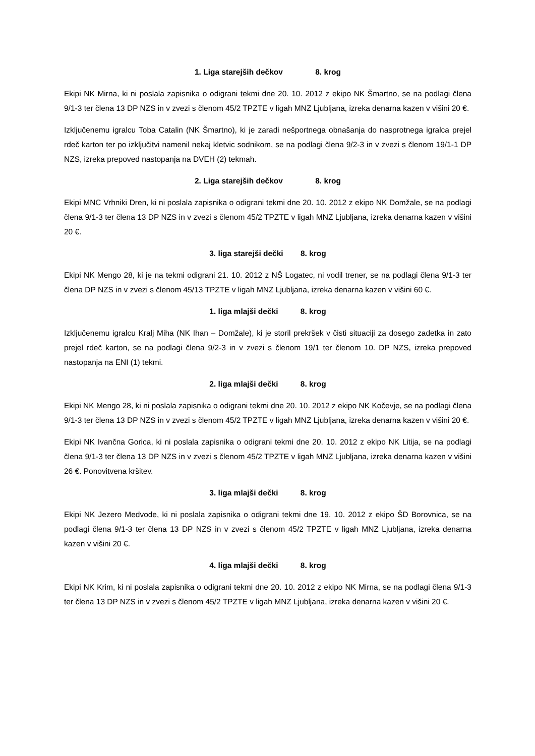1. Liga starejših dečkov 8. krog
Ekipi NK Mirna, ki ni poslala zapisnika o odigrani tekmi dne 20. 10. 2012 z ekipo NK Šmartno, se na podlagi člena 9/1-3 ter člena 13 DP NZS in v zvezi s členom 45/2 TPZTE v ligah MNZ Ljubljana, izreka denarna kazen v višini 20 €.
Izključenemu igralcu Toba Catalin (NK Šmartno), ki je zaradi nešportnega obnašanja do nasprotnega igralca prejel rdeč karton ter po izključitvi namenil nekaj kletvic sodnikom, se na podlagi člena 9/2-3 in v zvezi s členom 19/1-1 DP NZS, izreka prepoved nastopanja na DVEH (2) tekmah.
2. Liga starejših dečkov 8. krog
Ekipi MNC Vrhniki Dren, ki ni poslala zapisnika o odigrani tekmi dne 20. 10. 2012 z ekipo NK Domžale, se na podlagi člena 9/1-3 ter člena 13 DP NZS in v zvezi s členom 45/2 TPZTE v ligah MNZ Ljubljana, izreka denarna kazen v višini 20 €.
3. liga starejši dečki 8. krog
Ekipi NK Mengo 28, ki je na tekmi odigrani 21. 10. 2012 z NŠ Logatec, ni vodil trener, se na podlagi člena 9/1-3 ter člena DP NZS in v zvezi s členom 45/13 TPZTE v ligah MNZ Ljubljana, izreka denarna kazen v višini 60 €.
1. liga mlajši dečki 8. krog
Izključenemu igralcu Kralj Miha (NK Ihan – Domžale), ki je storil prekršek v čisti situaciji za dosego zadetka in zato prejel rdeč karton, se na podlagi člena 9/2-3 in v zvezi s členom 19/1 ter členom 10. DP NZS, izreka prepoved nastopanja na ENI (1) tekmi.
2. liga mlajši dečki 8. krog
Ekipi NK Mengo 28, ki ni poslala zapisnika o odigrani tekmi dne 20. 10. 2012 z ekipo NK Kočevje, se na podlagi člena 9/1-3 ter člena 13 DP NZS in v zvezi s členom 45/2 TPZTE v ligah MNZ Ljubljana, izreka denarna kazen v višini 20 €.
Ekipi NK Ivančna Gorica, ki ni poslala zapisnika o odigrani tekmi dne 20. 10. 2012 z ekipo NK Litija, se na podlagi člena 9/1-3 ter člena 13 DP NZS in v zvezi s členom 45/2 TPZTE v ligah MNZ Ljubljana, izreka denarna kazen v višini 26 €. Ponovitvena kršitev.
3. liga mlajši dečki 8. krog
Ekipi NK Jezero Medvode, ki ni poslala zapisnika o odigrani tekmi dne 19. 10. 2012 z ekipo ŠD Borovnica, se na podlagi člena 9/1-3 ter člena 13 DP NZS in v zvezi s členom 45/2 TPZTE v ligah MNZ Ljubljana, izreka denarna kazen v višini 20 €.
4. liga mlajši dečki 8. krog
Ekipi NK Krim, ki ni poslala zapisnika o odigrani tekmi dne 20. 10. 2012 z ekipo NK Mirna, se na podlagi člena 9/1-3 ter člena 13 DP NZS in v zvezi s členom 45/2 TPZTE v ligah MNZ Ljubljana, izreka denarna kazen v višini 20 €.